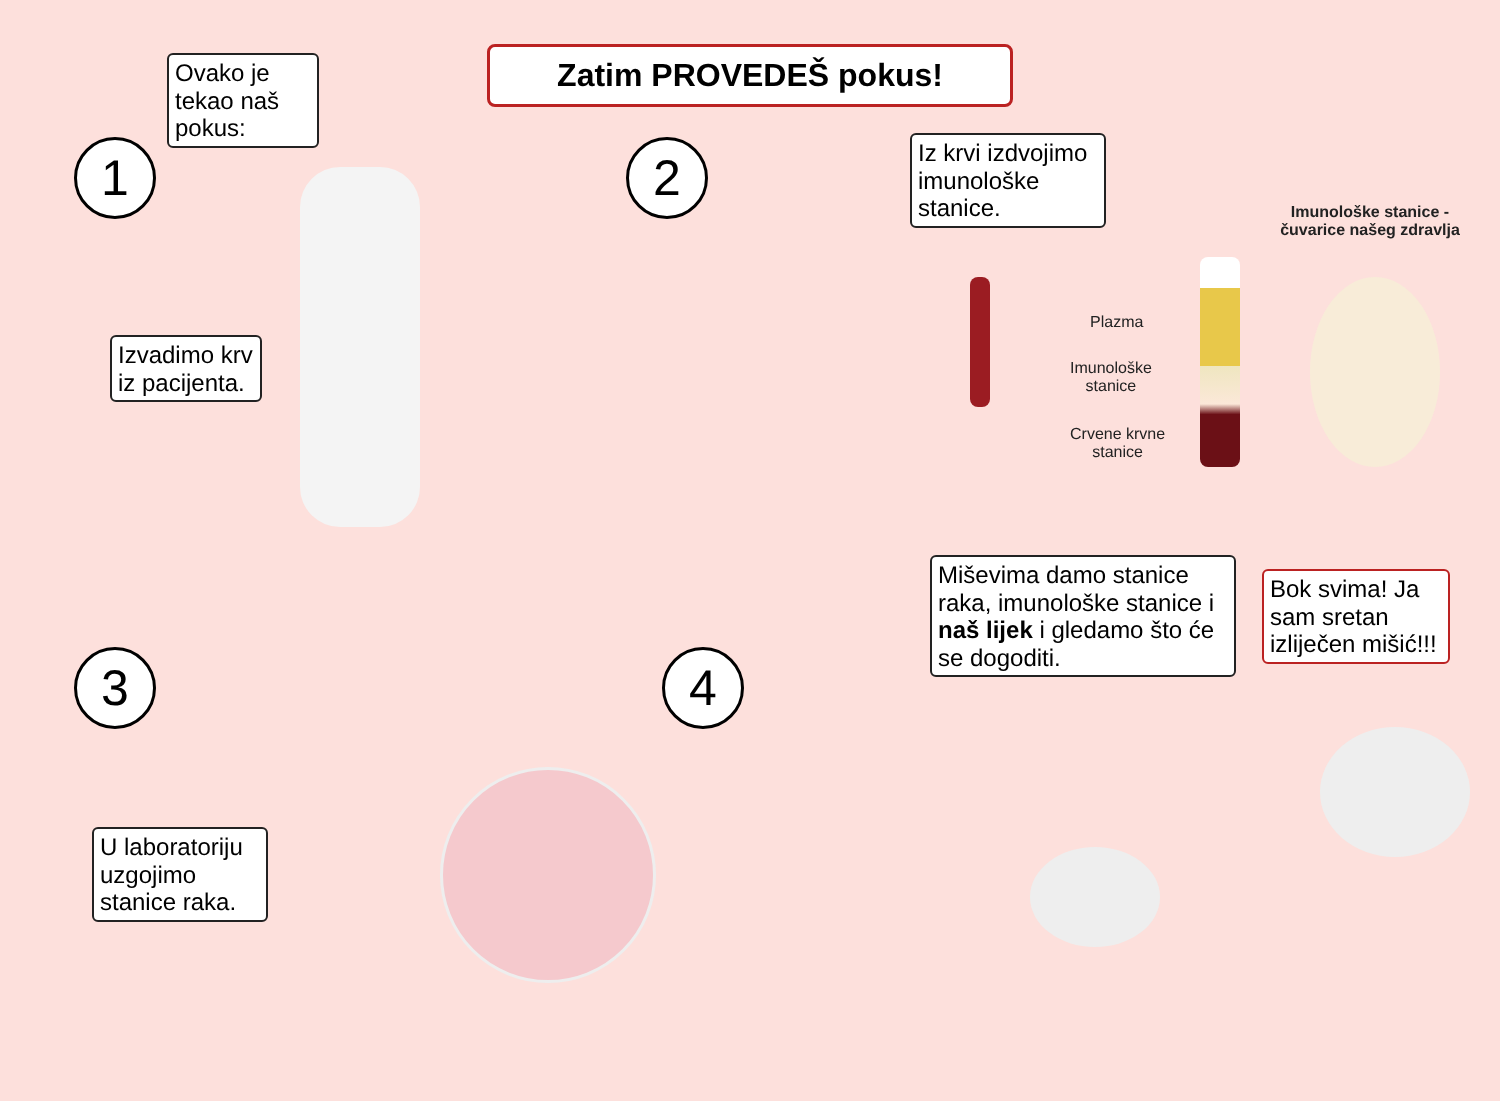Zatim PROVEDEŠ pokus!
1
Ovako je tekao naš pokus:
Izvadimo krv iz pacijenta.
2
Iz krvi izdvojimo imunološke stanice.
Plazma
Imunološke
stanice
Crvene krvne
stanice
Imunološke stanice - čuvarice našeg zdravlja
3
U laboratoriju uzgojimo stanice raka.
4
Miševima damo stanice raka, imunološke stanice i naš lijek i gledamo što će se dogoditi.
Bok svima! Ja sam sretan izliječen mišić!!!